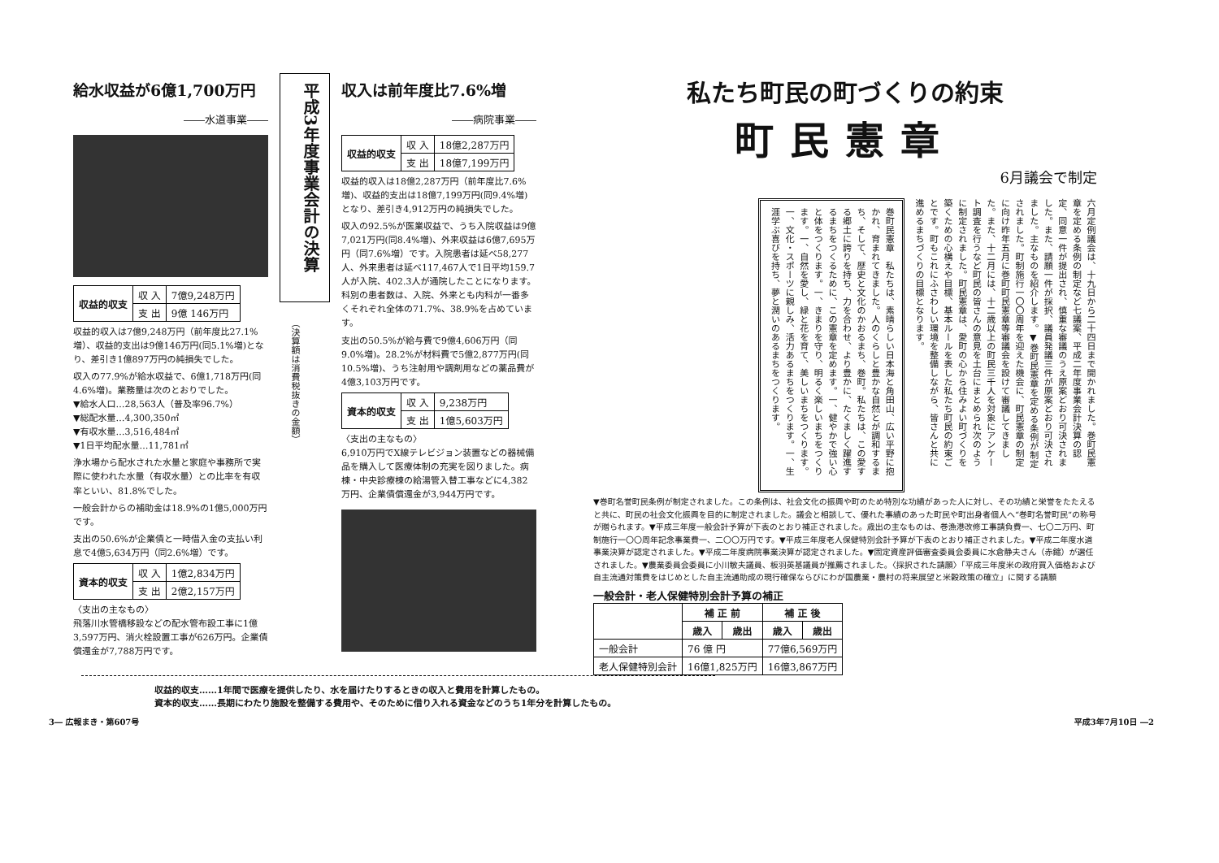給水収益が6億1,700万円
――水道事業――
| 収益的収支 | 収 入 | 7億9,248万円 |
| | 支 出 | 9億 146万円 |
収益的収入は7億9,248万円（前年度比27.1%増）、収益的支出は9億146万円(同5.1%増)となり、差引き1億897万円の純損失でした。
収入の77.9%が給水収益で、6億1,718万円(同4.6%増)。業務量は次のとおりでした。
▼給水人口…28,563人（普及率96.7%）
▼総配水量…4,300,350㎥
▼有収水量…3,516,484㎥
▼1日平均配水量…11,781㎥
浄水場から配水された水量と家庭や事務所で実際に使われた水量（有収水量）との比率を有収率といい、81.8%でした。
一般会計からの補助金は18.9%の1億5,000万円です。
支出の50.6%が企業債と一時借入金の支払い利息で4億5,634万円（同2.6%増）です。
| 資本的収支 | 収 入 | 1億2,834万円 |
| | 支 出 | 2億2,157万円 |
〈支出の主なもの〉
飛落川水管橋移設などの配水管布設工事に1億3,597万円、消火栓設置工事が626万円。企業債償還金が7,788万円です。
平成3年度事業会計の決算
（決算額は消費税抜きの金額）
収入は前年度比7.6%増
――病院事業――
| 収益的収支 | 収 入 | 18億2,287万円 |
| | 支 出 | 18億7,199万円 |
収益的収入は18億2,287万円（前年度比7.6%増)、収益的支出は18億7,199万円(同9.4%増)となり、差引き4,912万円の純損失でした。
収入の92.5%が医業収益で、うち入院収益は9億7,021万円(同8.4%増)、外来収益は6億7,695万円（同7.6%増）です。入院患者は延べ58,277人、外来患者は延べ117,467人で1日平均159.7人が入院、402.3人が通院したことになります。科別の患者数は、入院、外来とも内科が一番多くそれぞれ全体の71.7%、38.9%を占めています。
支出の50.5%が給与費で9億4,606万円（同9.0%増)。28.2%が材料費で5億2,877万円(同10.5%増)、うち注射用や調剤用などの薬品費が4億3,103万円です。
| 資本的収支 | 収 入 | 9,238万円 |
| | 支 出 | 1億5,603万円 |
〈支出の主なもの〉
6,910万円でX線テレビジョン装置などの器械備品を購入して医療体制の充実を図りました。病棟・中央診療棟の給湯管入替工事などに4,382万円、企業債償還金が3,944万円です。
私たち町民の町づくりの約束
町民憲章
6月議会で制定
六月定例議会は、十九日から二十四日まで開かれました。巻町民憲章を定める条例の制定など七議案、平成二年度事業会計決算の認定、同意一件が提出され、慎重な審議のうえ原案どおり可決されました。また、請願一件が採択、議員発議三件が原案どおり可決されました。主なものを紹介します。▼巻町民憲章を定める条例が制定されました。町制施行一〇〇周年を迎えた機会に、町民憲章の制定に向け昨年五月に巻町町民憲章等審議会を設けて審議してきました。また、十二月には、十二歳以上の町民三千人を対象にアンケート調査を行うなど町民の皆さんの意見を土台にまとめられ次のように制定されました。町民憲章は、愛町の心から住みよい町づくりを築くための心構えや目標、基本ルールを表した私たち町民の約束ごとです。町もこれにふさわしい環境を整備しながら、皆さんと共に進めるまちづくりの目標となります。
巻町民憲章　私たちは、素晴らしい日本海と角田山、広い平野に抱かれ、育まれてきました。人のくらしと豊かな自然とが調和するまち、そして、歴史と文化のかおるまち、巻町。私たちは、この愛する郷土に誇りを持ち、力を合わせ、より豊かに、たくましく躍進するまちをつくるために、この憲章を定めます。一、健やかで強い心と体をつくります。一、きまりを守り、明るく楽しいまちをつくります。一、自然を愛し、緑と花を育て、美しいまちをつくります。一、文化・スポーツに親しみ、活力あるまちをつくります。一、生涯学ぶ喜びを持ち、夢と潤いのあるまちをつくります。
▼巻町名誉町民条例が制定されました。この条例は、社会文化の振興や町のため特別な功績があった人に対し、その功績と栄誉をたたえると共に、町民の社会文化振興を目的に制定されました。議会と相談して、優れた事績のあった町民や町出身者個人へ“巻町名誉町民”の称号が贈られます。▼平成三年度一般会計予算が下表のとおり補正されました。歳出の主なものは、巻漁港改修工事請負費一、七〇二万円、町制施行一〇〇周年記念事業費一、二〇〇万円です。▼平成三年度老人保健特別会計予算が下表のとおり補正されました。▼平成二年度水道事業決算が認定されました。▼平成二年度病院事業決算が認定されました。▼固定資産評価審査委員会委員に水倉静夫さん（赤鏥）が選任されました。▼農業委員会委員に小川敏夫議員、板羽英基議員が推薦されました。〈採択された請願〉「平成三年度米の政府買入価格および自主流通対策費をはじめとした自主流通助成の現行確保ならびにわが国農業・農村の将来展望と米穀政策の確立」に関する請願
一般会計・老人保健特別会計予算の補正
| | 補 正 前 | | 補 正 後 | |
| --- | --- | --- | --- | --- |
| | 歳入 | 歳出 | 歳入 | 歳出 |
| 一般会計 | 76 億 円 | | 77億6,569万円 | |
| 老人保健特別会計 | 16億1,825万円 | | 16億3,867万円 | |
収益的収支……1年間で医療を提供したり、水を届けたりするときの収入と費用を計算したもの。
資本的収支……長期にわたり施設を整備する費用や、そのために借り入れる資金などのうち1年分を計算したもの。
3― 広報まき・第607号 平成3年7月10日 ―2